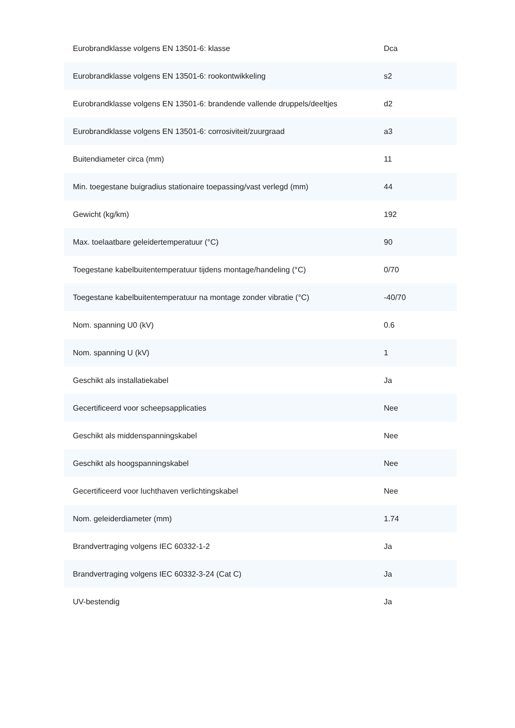| Eurobrandklasse volgens EN 13501-6: klasse | Dca |
| Eurobrandklasse volgens EN 13501-6: rookontwikkeling | s2 |
| Eurobrandklasse volgens EN 13501-6: brandende vallende druppels/deeltjes | d2 |
| Eurobrandklasse volgens EN 13501-6: corrosiviteit/zuurgraad | a3 |
| Buitendiameter circa (mm) | 11 |
| Min. toegestane buigradius stationaire toepassing/vast verlegd (mm) | 44 |
| Gewicht (kg/km) | 192 |
| Max. toelaatbare geleidertemperatuur (°C) | 90 |
| Toegestane kabelbuitentemperatuur tijdens montage/handeling (°C) | 0/70 |
| Toegestane kabelbuitentemperatuur na montage zonder vibratie (°C) | -40/70 |
| Nom. spanning U0 (kV) | 0.6 |
| Nom. spanning U (kV) | 1 |
| Geschikt als installatiekabel | Ja |
| Gecertificeerd voor scheepsapplicaties | Nee |
| Geschikt als middenspanningskabel | Nee |
| Geschikt als hoogspanningskabel | Nee |
| Gecertificeerd voor luchthaven verlichtingskabel | Nee |
| Nom. geleiderdiameter (mm) | 1.74 |
| Brandvertraging volgens IEC 60332-1-2 | Ja |
| Brandvertraging volgens IEC 60332-3-24 (Cat C) | Ja |
| UV-bestendig | Ja |